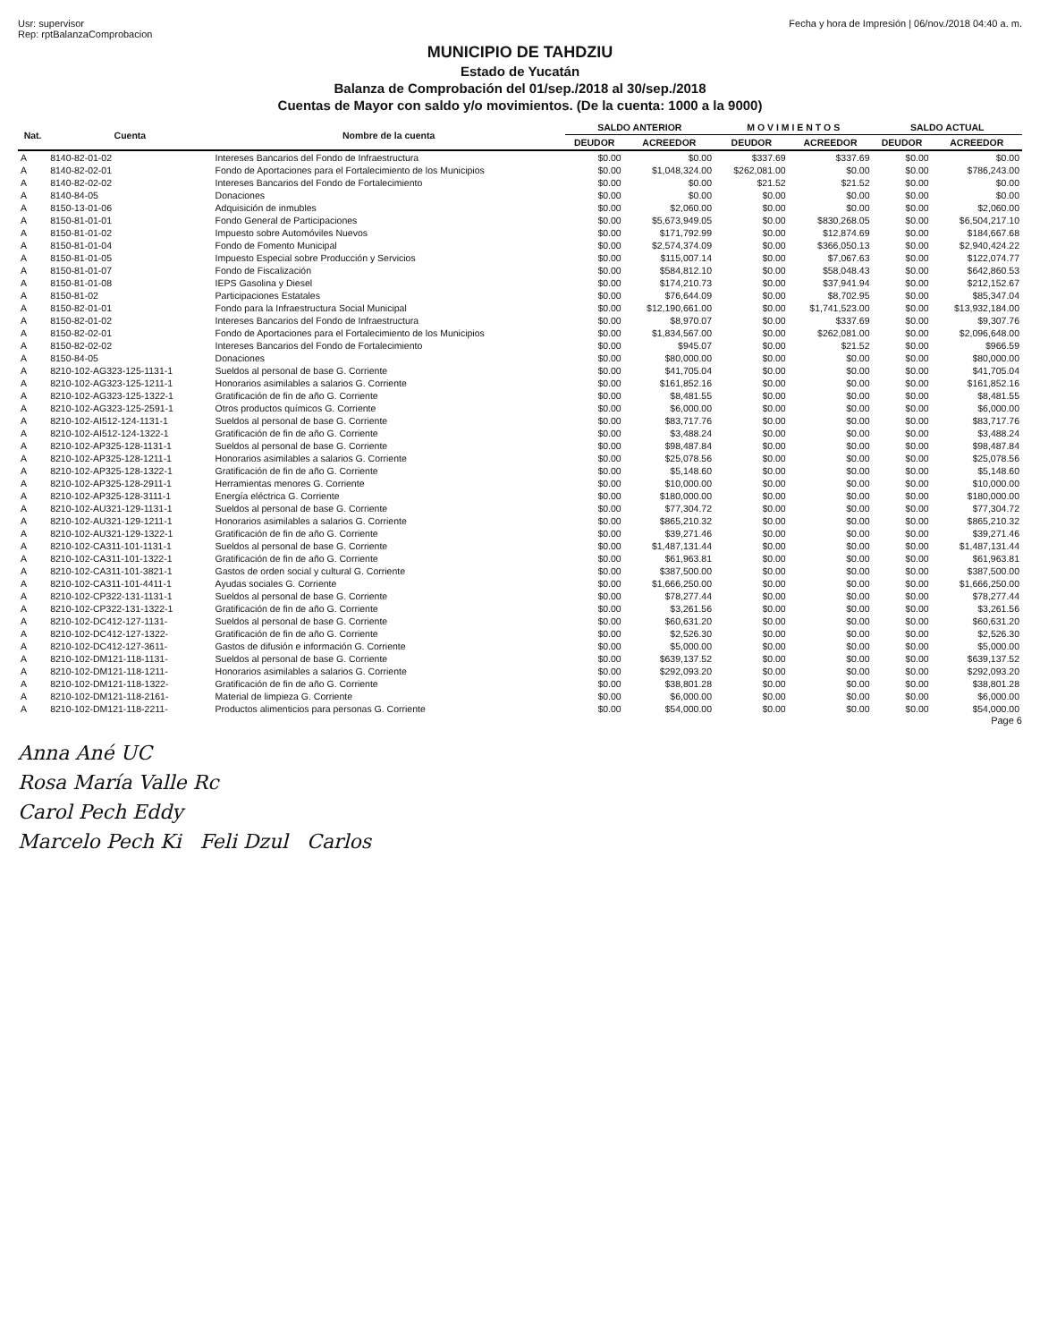Usr: supervisor
Rep: rptBalanzaComprobacion
Fecha y hora de Impresión | 06/nov./2018 04:40 a. m.
MUNICIPIO DE TAHDZIU
Estado de Yucatán
Balanza de Comprobación del 01/sep./2018 al 30/sep./2018
Cuentas de Mayor con saldo y/o movimientos. (De la cuenta: 1000 a la 9000)
| Nat. | Cuenta | Nombre de la cuenta | SALDO ANTERIOR | | M O V I M I E N T O S | | SALDO ACTUAL | |
| --- | --- | --- | --- | --- | --- | --- | --- | --- |
| | | | DEUDOR | ACREEDOR | DEUDOR | ACREEDOR | DEUDOR | ACREEDOR |
| A | 8140-82-01-02 | Intereses Bancarios del Fondo de Infraestructura | $0.00 | $0.00 | $337.69 | $337.69 | $0.00 | $0.00 |
| A | 8140-82-02-01 | Fondo de Aportaciones para el Fortalecimiento de los Municipios | $0.00 | $1,048,324.00 | $262,081.00 | $0.00 | $0.00 | $786,243.00 |
| A | 8140-82-02-02 | Intereses Bancarios del Fondo de Fortalecimiento | $0.00 | $0.00 | $21.52 | $21.52 | $0.00 | $0.00 |
| A | 8140-84-05 | Donaciones | $0.00 | $0.00 | $0.00 | $0.00 | $0.00 | $0.00 |
| A | 8150-13-01-06 | Adquisición de inmubles | $0.00 | $2,060.00 | $0.00 | $0.00 | $0.00 | $2,060.00 |
| A | 8150-81-01-01 | Fondo General de Participaciones | $0.00 | $5,673,949.05 | $0.00 | $830,268.05 | $0.00 | $6,504,217.10 |
| A | 8150-81-01-02 | Impuesto sobre Automóviles Nuevos | $0.00 | $171,792.99 | $0.00 | $12,874.69 | $0.00 | $184,667.68 |
| A | 8150-81-01-04 | Fondo de Fomento Municipal | $0.00 | $2,574,374.09 | $0.00 | $366,050.13 | $0.00 | $2,940,424.22 |
| A | 8150-81-01-05 | Impuesto Especial sobre Producción y Servicios | $0.00 | $115,007.14 | $0.00 | $7,067.63 | $0.00 | $122,074.77 |
| A | 8150-81-01-07 | Fondo de Fiscalización | $0.00 | $584,812.10 | $0.00 | $58,048.43 | $0.00 | $642,860.53 |
| A | 8150-81-01-08 | IEPS Gasolina y Diesel | $0.00 | $174,210.73 | $0.00 | $37,941.94 | $0.00 | $212,152.67 |
| A | 8150-81-02 | Participaciones Estatales | $0.00 | $76,644.09 | $0.00 | $8,702.95 | $0.00 | $85,347.04 |
| A | 8150-82-01-01 | Fondo para la Infraestructura Social Municipal | $0.00 | $12,190,661.00 | $0.00 | $1,741,523.00 | $0.00 | $13,932,184.00 |
| A | 8150-82-01-02 | Intereses Bancarios del Fondo de Infraestructura | $0.00 | $8,970.07 | $0.00 | $337.69 | $0.00 | $9,307.76 |
| A | 8150-82-02-01 | Fondo de Aportaciones para el Fortalecimiento de los Municipios | $0.00 | $1,834,567.00 | $0.00 | $262,081.00 | $0.00 | $2,096,648.00 |
| A | 8150-82-02-02 | Intereses Bancarios del Fondo de Fortalecimiento | $0.00 | $945.07 | $0.00 | $21.52 | $0.00 | $966.59 |
| A | 8150-84-05 | Donaciones | $0.00 | $80,000.00 | $0.00 | $0.00 | $0.00 | $80,000.00 |
| A | 8210-102-AG323-125-1131-1 | Sueldos al personal de base G. Corriente | $0.00 | $41,705.04 | $0.00 | $0.00 | $0.00 | $41,705.04 |
| A | 8210-102-AG323-125-1211-1 | Honorarios asimilables a salarios G. Corriente | $0.00 | $161,852.16 | $0.00 | $0.00 | $0.00 | $161,852.16 |
| A | 8210-102-AG323-125-1322-1 | Gratificación de fin de año G. Corriente | $0.00 | $8,481.55 | $0.00 | $0.00 | $0.00 | $8,481.55 |
| A | 8210-102-AG323-125-2591-1 | Otros productos químicos G. Corriente | $0.00 | $6,000.00 | $0.00 | $0.00 | $0.00 | $6,000.00 |
| A | 8210-102-AI512-124-1131-1 | Sueldos al personal de base G. Corriente | $0.00 | $83,717.76 | $0.00 | $0.00 | $0.00 | $83,717.76 |
| A | 8210-102-AI512-124-1322-1 | Gratificación de fin de año G. Corriente | $0.00 | $3,488.24 | $0.00 | $0.00 | $0.00 | $3,488.24 |
| A | 8210-102-AP325-128-1131-1 | Sueldos al personal de base G. Corriente | $0.00 | $98,487.84 | $0.00 | $0.00 | $0.00 | $98,487.84 |
| A | 8210-102-AP325-128-1211-1 | Honorarios asimilables a salarios G. Corriente | $0.00 | $25,078.56 | $0.00 | $0.00 | $0.00 | $25,078.56 |
| A | 8210-102-AP325-128-1322-1 | Gratificación de fin de año G. Corriente | $0.00 | $5,148.60 | $0.00 | $0.00 | $0.00 | $5,148.60 |
| A | 8210-102-AP325-128-2911-1 | Herramientas menores G. Corriente | $0.00 | $10,000.00 | $0.00 | $0.00 | $0.00 | $10,000.00 |
| A | 8210-102-AP325-128-3111-1 | Energía eléctrica G. Corriente | $0.00 | $180,000.00 | $0.00 | $0.00 | $0.00 | $180,000.00 |
| A | 8210-102-AU321-129-1131-1 | Sueldos al personal de base G. Corriente | $0.00 | $77,304.72 | $0.00 | $0.00 | $0.00 | $77,304.72 |
| A | 8210-102-AU321-129-1211-1 | Honorarios asimilables a salarios G. Corriente | $0.00 | $865,210.32 | $0.00 | $0.00 | $0.00 | $865,210.32 |
| A | 8210-102-AU321-129-1322-1 | Gratificación de fin de año G. Corriente | $0.00 | $39,271.46 | $0.00 | $0.00 | $0.00 | $39,271.46 |
| A | 8210-102-CA311-101-1131-1 | Sueldos al personal de base G. Corriente | $0.00 | $1,487,131.44 | $0.00 | $0.00 | $0.00 | $1,487,131.44 |
| A | 8210-102-CA311-101-1322-1 | Gratificación de fin de año G. Corriente | $0.00 | $61,963.81 | $0.00 | $0.00 | $0.00 | $61,963.81 |
| A | 8210-102-CA311-101-3821-1 | Gastos de orden social y cultural G. Corriente | $0.00 | $387,500.00 | $0.00 | $0.00 | $0.00 | $387,500.00 |
| A | 8210-102-CA311-101-4411-1 | Ayudas sociales G. Corriente | $0.00 | $1,666,250.00 | $0.00 | $0.00 | $0.00 | $1,666,250.00 |
| A | 8210-102-CP322-131-1131-1 | Sueldos al personal de base G. Corriente | $0.00 | $78,277.44 | $0.00 | $0.00 | $0.00 | $78,277.44 |
| A | 8210-102-CP322-131-1322-1 | Gratificación de fin de año G. Corriente | $0.00 | $3,261.56 | $0.00 | $0.00 | $0.00 | $3,261.56 |
| A | 8210-102-DC412-127-1131- | Sueldos al personal de base G. Corriente | $0.00 | $60,631.20 | $0.00 | $0.00 | $0.00 | $60,631.20 |
| A | 8210-102-DC412-127-1322- | Gratificación de fin de año G. Corriente | $0.00 | $2,526.30 | $0.00 | $0.00 | $0.00 | $2,526.30 |
| A | 8210-102-DC412-127-3611- | Gastos de difusión e información G. Corriente | $0.00 | $5,000.00 | $0.00 | $0.00 | $0.00 | $5,000.00 |
| A | 8210-102-DM121-118-1131- | Sueldos al personal de base G. Corriente | $0.00 | $639,137.52 | $0.00 | $0.00 | $0.00 | $639,137.52 |
| A | 8210-102-DM121-118-1211- | Honorarios asimilables a salarios G. Corriente | $0.00 | $292,093.20 | $0.00 | $0.00 | $0.00 | $292,093.20 |
| A | 8210-102-DM121-118-1322- | Gratificación de fin de año G. Corriente | $0.00 | $38,801.28 | $0.00 | $0.00 | $0.00 | $38,801.28 |
| A | 8210-102-DM121-118-2161- | Material de limpieza G. Corriente | $0.00 | $6,000.00 | $0.00 | $0.00 | $0.00 | $6,000.00 |
| A | 8210-102-DM121-118-2211- | Productos alimenticios para personas G. Corriente | $0.00 | $54,000.00 | $0.00 | $0.00 | $0.00 | $54,000.00 |
Page 6
Anna Ané UC
Rosa María Valle Rc
Carol Pech Eddy
Marcelo Pech Ki Feli Dzul Carlos